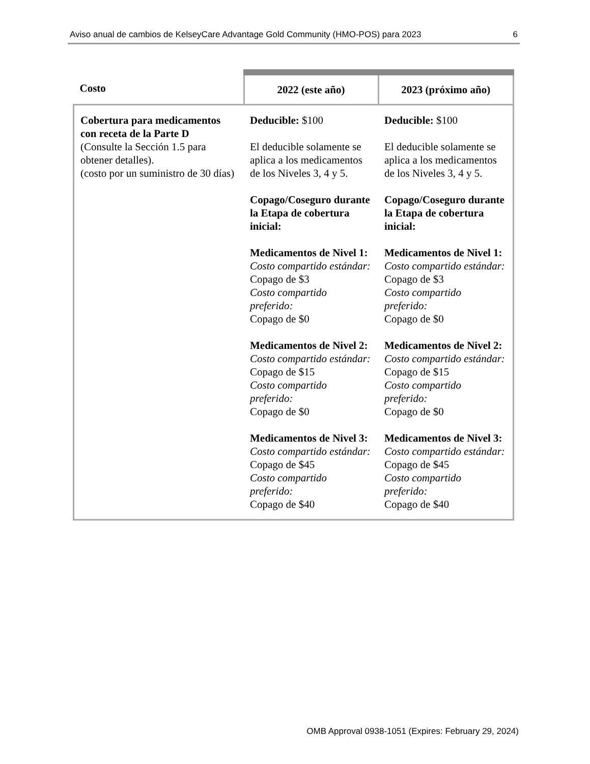Aviso anual de cambios de KelseyCare Advantage Gold Community (HMO-POS) para 2023 6
| Costo | 2022 (este año) | 2023 (próximo año) |
| --- | --- | --- |
| Cobertura para medicamentos con receta de la Parte D (Consulte la Sección 1.5 para obtener detalles). (costo por un suministro de 30 días) | Deducible: $100 El deducible solamente se aplica a los medicamentos de los Niveles 3, 4 y 5. Copago/Coseguro durante la Etapa de cobertura inicial: Medicamentos de Nivel 1: Costo compartido estándar: Copago de $3 Costo compartido preferido: Copago de $0 Medicamentos de Nivel 2: Costo compartido estándar: Copago de $15 Costo compartido preferido: Copago de $0 Medicamentos de Nivel 3: Costo compartido estándar: Copago de $45 Costo compartido preferido: Copago de $40 | Deducible: $100 El deducible solamente se aplica a los medicamentos de los Niveles 3, 4 y 5. Copago/Coseguro durante la Etapa de cobertura inicial: Medicamentos de Nivel 1: Costo compartido estándar: Copago de $3 Costo compartido preferido: Copago de $0 Medicamentos de Nivel 2: Costo compartido estándar: Copago de $15 Costo compartido preferido: Copago de $0 Medicamentos de Nivel 3: Costo compartido estándar: Copago de $45 Costo compartido preferido: Copago de $40 |
OMB Approval 0938-1051 (Expires: February 29, 2024)